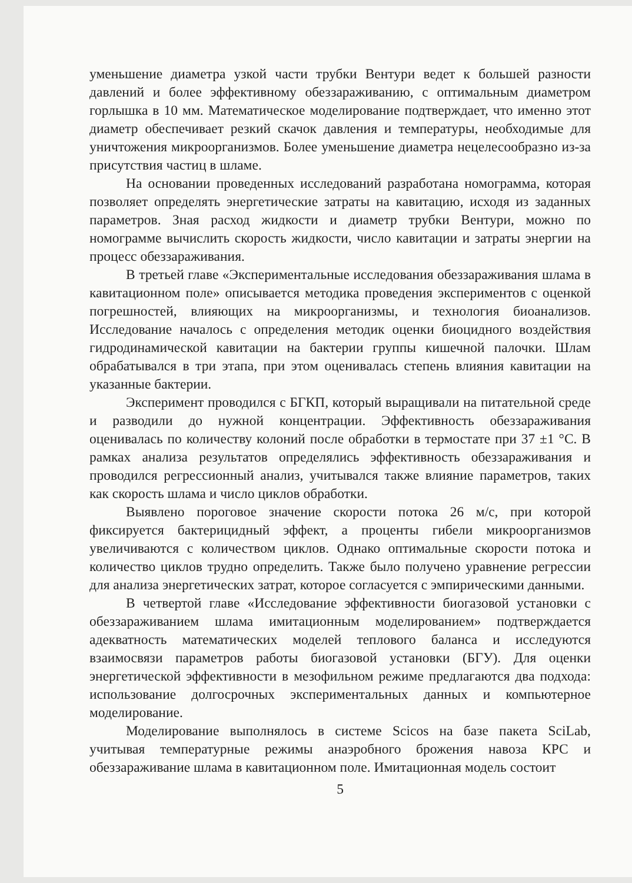уменьшение диаметра узкой части трубки Вентури ведет к большей разности давлений и более эффективному обеззараживанию, с оптимальным диаметром горлышка в 10 мм. Математическое моделирование подтверждает, что именно этот диаметр обеспечивает резкий скачок давления и температуры, необходимые для уничтожения микроорганизмов. Более уменьшение диаметра нецелесообразно из-за присутствия частиц в шламе.
На основании проведенных исследований разработана номограмма, которая позволяет определять энергетические затраты на кавитацию, исходя из заданных параметров. Зная расход жидкости и диаметр трубки Вентури, можно по номограмме вычислить скорость жидкости, число кавитации и затраты энергии на процесс обеззараживания.
В третьей главе «Экспериментальные исследования обеззараживания шлама в кавитационном поле» описывается методика проведения экспериментов с оценкой погрешностей, влияющих на микроорганизмы, и технология биоанализов. Исследование началось с определения методик оценки биоцидного воздействия гидродинамической кавитации на бактерии группы кишечной палочки. Шлам обрабатывался в три этапа, при этом оценивалась степень влияния кавитации на указанные бактерии.
Эксперимент проводился с БГКП, который выращивали на питательной среде и разводили до нужной концентрации. Эффективность обеззараживания оценивалась по количеству колоний после обработки в термостате при 37 ±1 °С. В рамках анализа результатов определялись эффективность обеззараживания и проводился регрессионный анализ, учитывался также влияние параметров, таких как скорость шлама и число циклов обработки.
Выявлено пороговое значение скорости потока 26 м/с, при которой фиксируется бактерицидный эффект, а проценты гибели микроорганизмов увеличиваются с количеством циклов. Однако оптимальные скорости потока и количество циклов трудно определить. Также было получено уравнение регрессии для анализа энергетических затрат, которое согласуется с эмпирическими данными.
В четвертой главе «Исследование эффективности биогазовой установки с обеззараживанием шлама имитационным моделированием» подтверждается адекватность математических моделей теплового баланса и исследуются взаимосвязи параметров работы биогазовой установки (БГУ). Для оценки энергетической эффективности в мезофильном режиме предлагаются два подхода: использование долгосрочных экспериментальных данных и компьютерное моделирование.
Моделирование выполнялось в системе Scicos на базе пакета SciLab, учитывая температурные режимы анаэробного брожения навоза КРС и обеззараживание шлама в кавитационном поле. Имитационная модель состоит
5